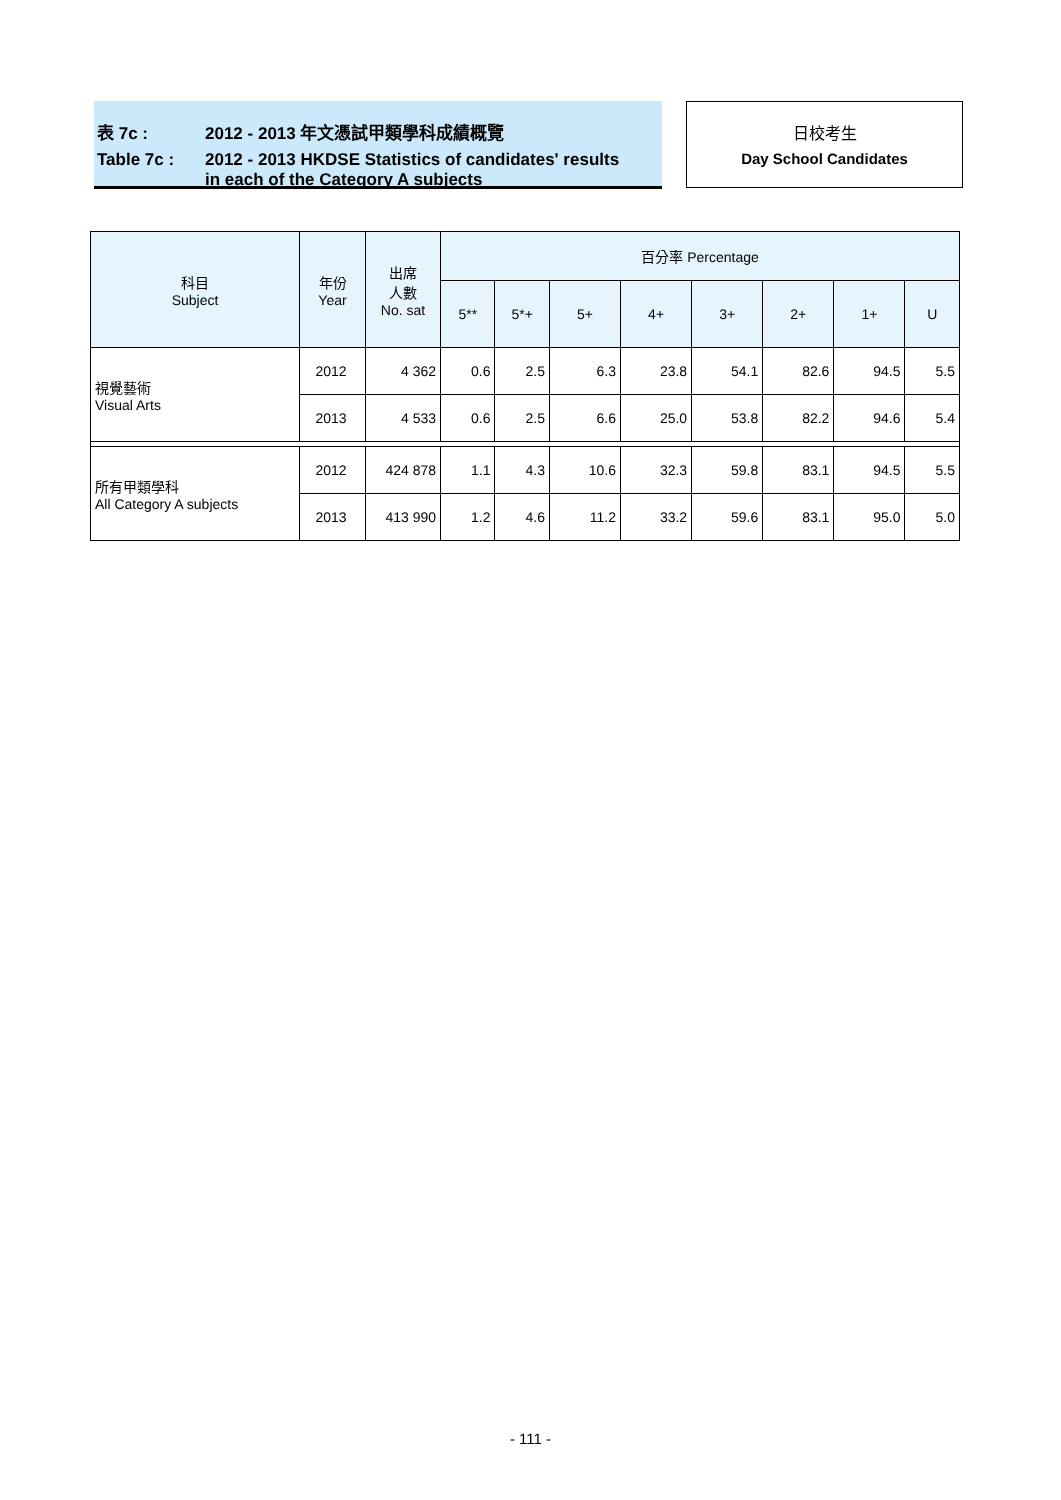表 7c : 2012 - 2013 年文憑試甲類學科成績概覽
Table 7c : 2012 - 2013 HKDSE Statistics of candidates' results
in each of the Category A subjects
日校考生
Day School Candidates
| 科目 Subject | 年份 Year | 出席 人數 No. sat | 百分率 Percentage | | | | | | | |
| --- | --- | --- | --- | --- | --- | --- | --- | --- | --- | --- |
| | | | 5** | 5*+ | 5+ | 4+ | 3+ | 2+ | 1+ | U |
| 視覺藝術 Visual Arts | 2012 | 4 362 | 0.6 | 2.5 | 6.3 | 23.8 | 54.1 | 82.6 | 94.5 | 5.5 |
| | 2013 | 4 533 | 0.6 | 2.5 | 6.6 | 25.0 | 53.8 | 82.2 | 94.6 | 5.4 |
| 所有甲類學科 All Category A subjects | 2012 | 424 878 | 1.1 | 4.3 | 10.6 | 32.3 | 59.8 | 83.1 | 94.5 | 5.5 |
| | 2013 | 413 990 | 1.2 | 4.6 | 11.2 | 33.2 | 59.6 | 83.1 | 95.0 | 5.0 |
- 111 -